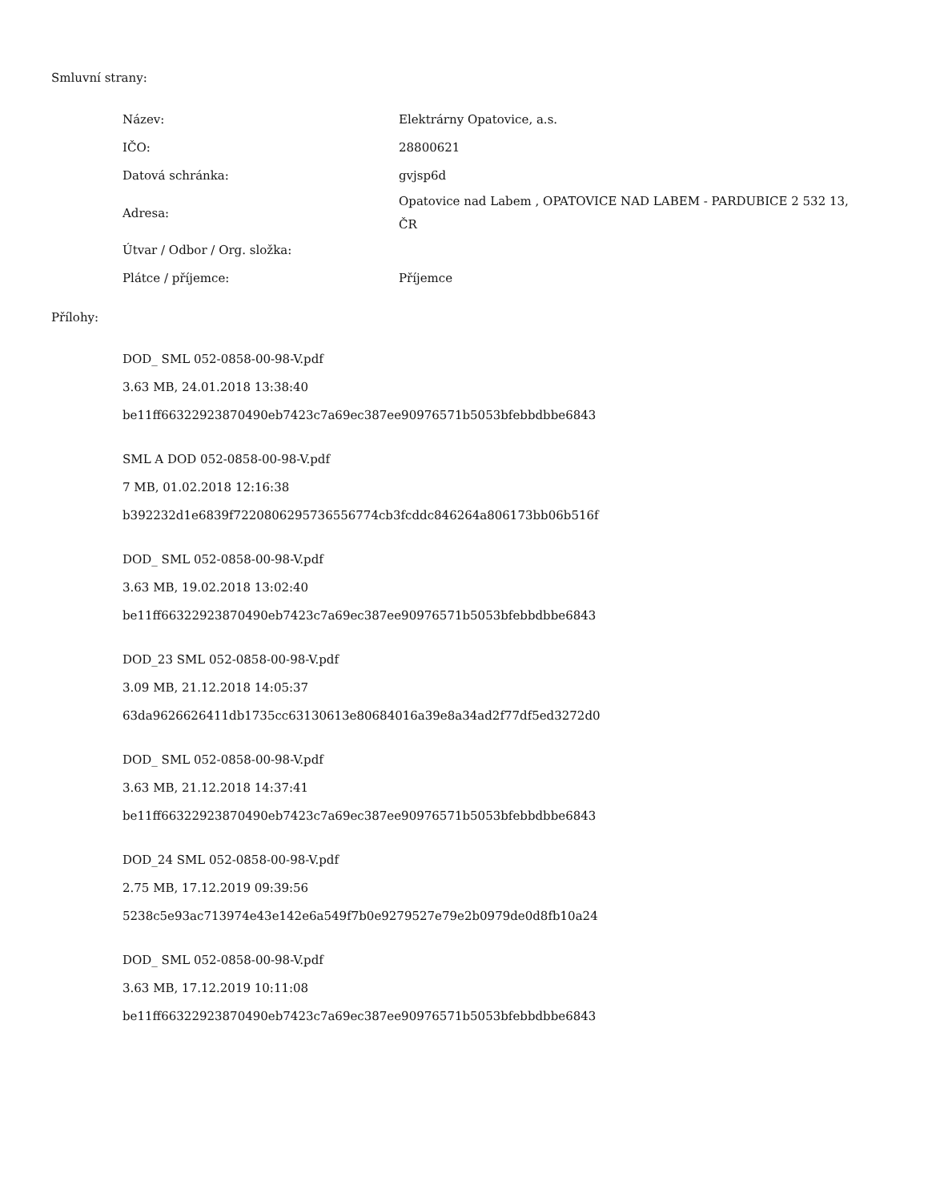Smluvní strany:
| Název: | Elektrárny Opatovice, a.s. |
| IČO: | 28800621 |
| Datová schránka: | gvjsp6d |
| Adresa: | Opatovice nad Labem , OPATOVICE NAD LABEM - PARDUBICE 2 532 13, ČR |
| Útvar / Odbor / Org. složka: | |
| Plátce / příjemce: | Příjemce |
Přílohy:
DOD_ SML 052-0858-00-98-V.pdf
3.63 MB, 24.01.2018 13:38:40
be11ff66322923870490eb7423c7a69ec387ee90976571b5053bfebbdbbe6843
SML A DOD 052-0858-00-98-V.pdf
7 MB, 01.02.2018 12:16:38
b392232d1e6839f7220806295736556774cb3fcddc846264a806173bb06b516f
DOD_ SML 052-0858-00-98-V.pdf
3.63 MB, 19.02.2018 13:02:40
be11ff66322923870490eb7423c7a69ec387ee90976571b5053bfebbdbbe6843
DOD_23 SML 052-0858-00-98-V.pdf
3.09 MB, 21.12.2018 14:05:37
63da9626626411db1735cc63130613e80684016a39e8a34ad2f77df5ed3272d0
DOD_ SML 052-0858-00-98-V.pdf
3.63 MB, 21.12.2018 14:37:41
be11ff66322923870490eb7423c7a69ec387ee90976571b5053bfebbdbbe6843
DOD_24 SML 052-0858-00-98-V.pdf
2.75 MB, 17.12.2019 09:39:56
5238c5e93ac713974e43e142e6a549f7b0e9279527e79e2b0979de0d8fb10a24
DOD_ SML 052-0858-00-98-V.pdf
3.63 MB, 17.12.2019 10:11:08
be11ff66322923870490eb7423c7a69ec387ee90976571b5053bfebbdbbe6843